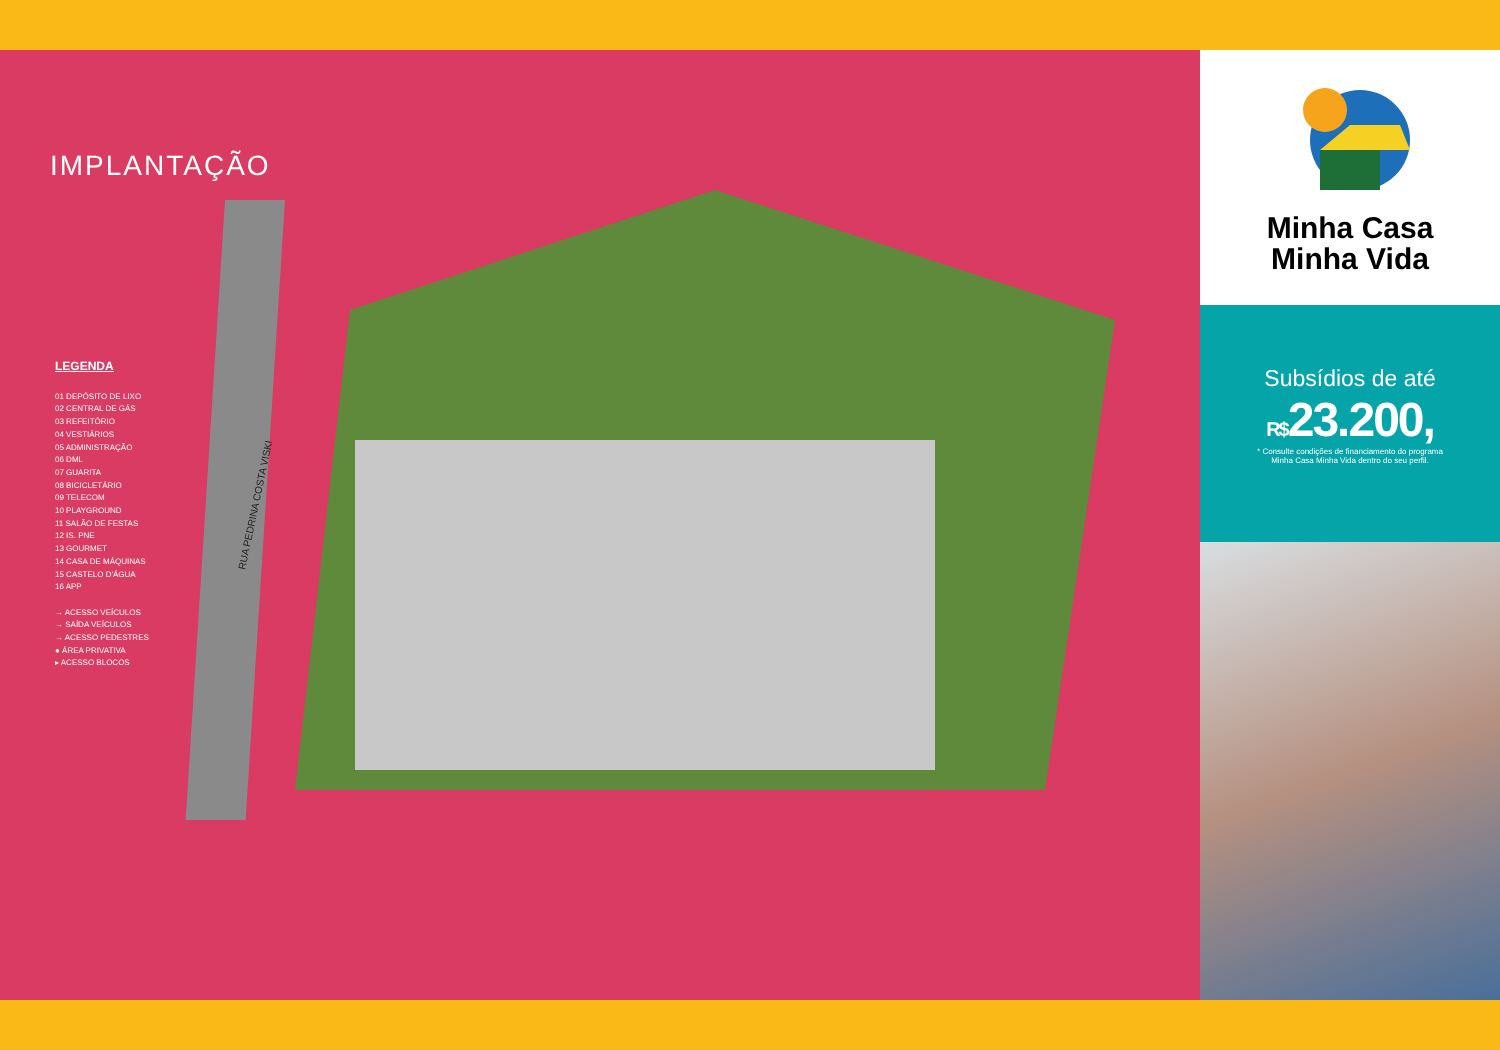IMPLANTAÇÃO
LEGENDA
01 DEPÓSITO DE LIXO
02 CENTRAL DE GÁS
03 REFEITÓRIO
04 VESTIÁRIOS
05 ADMINISTRAÇÃO
06 DML
07 GUARITA
08 BICICLETÁRIO
09 TELECOM
10 PLAYGROUND
11 SALÃO DE FESTAS
12 IS. PNE
13 GOURMET
14 CASA DE MÁQUINAS
15 CASTELO D'ÁGUA
16 APP
→ ACESSO VEÍCULOS
→ SAÍDA VEÍCULOS
→ ACESSO PEDESTRES
● ÁREA PRIVATIVA
▸ ACESSO BLOCOS
RUA PEDRINA COSTA VISKI
Minha Casa
Minha Vida
Subsídios de até
R$23.200,
* Consulte condições de financiamento do programa
Minha Casa Minha Vida dentro do seu perfil.